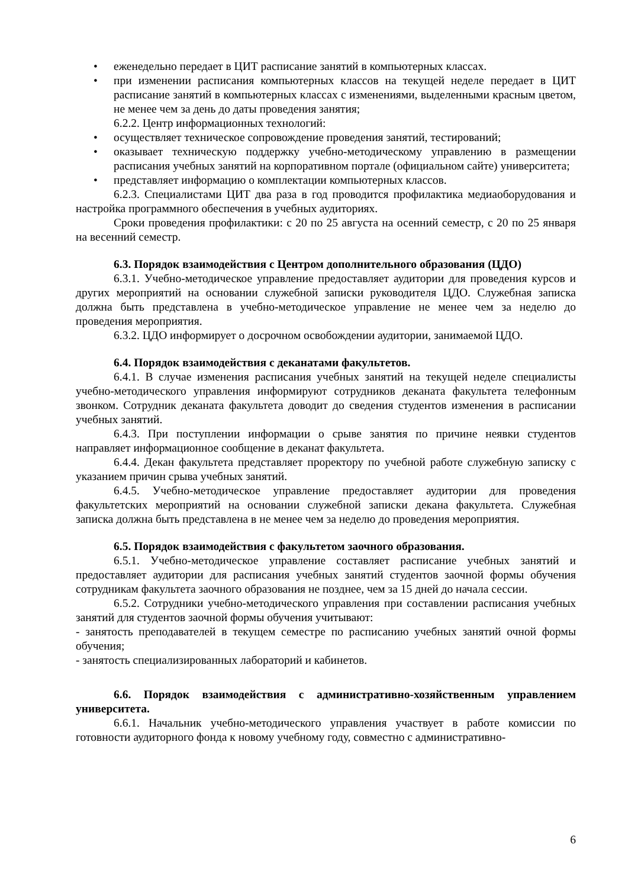• еженедельно передает в ЦИТ расписание занятий в компьютерных классах.
• при изменении расписания компьютерных классов на текущей неделе передает в ЦИТ расписание занятий в компьютерных классах с изменениями, выделенными красным цветом, не менее чем за день до даты проведения занятия;
6.2.2. Центр информационных технологий:
• осуществляет техническое сопровождение проведения занятий, тестирований;
• оказывает техническую поддержку учебно-методическому управлению в размещении расписания учебных занятий на корпоративном портале (официальном сайте) университета;
• представляет информацию о комплектации компьютерных классов.
6.2.3. Специалистами ЦИТ два раза в год проводится профилактика медиаоборудования и настройка программного обеспечения в учебных аудиториях.
Сроки проведения профилактики: с 20 по 25 августа на осенний семестр, с 20 по 25 января на весенний семестр.
6.3. Порядок взаимодействия с Центром дополнительного образования (ЦДО)
6.3.1. Учебно-методическое управление предоставляет аудитории для проведения курсов и других мероприятий на основании служебной записки руководителя ЦДО. Служебная записка должна быть представлена в учебно-методическое управление не менее чем за неделю до проведения мероприятия.
6.3.2. ЦДО информирует о досрочном освобождении аудитории, занимаемой ЦДО.
6.4. Порядок взаимодействия с деканатами факультетов.
6.4.1. В случае изменения расписания учебных занятий на текущей неделе специалисты учебно-методического управления информируют сотрудников деканата факультета телефонным звонком. Сотрудник деканата факультета доводит до сведения студентов изменения в расписании учебных занятий.
6.4.3. При поступлении информации о срыве занятия по причине неявки студентов направляет информационное сообщение в деканат факультета.
6.4.4. Декан факультета представляет проректору по учебной работе служебную записку с указанием причин срыва учебных занятий.
6.4.5. Учебно-методическое управление предоставляет аудитории для проведения факультетских мероприятий на основании служебной записки декана факультета. Служебная записка должна быть представлена в не менее чем за неделю до проведения мероприятия.
6.5. Порядок взаимодействия с факультетом заочного образования.
6.5.1. Учебно-методическое управление составляет расписание учебных занятий и предоставляет аудитории для расписания учебных занятий студентов заочной формы обучения сотрудникам факультета заочного образования не позднее, чем за 15 дней до начала сессии.
6.5.2. Сотрудники учебно-методического управления при составлении расписания учебных занятий для студентов заочной формы обучения учитывают:
- занятость преподавателей в текущем семестре по расписанию учебных занятий очной формы обучения;
- занятость специализированных лабораторий и кабинетов.
6.6. Порядок взаимодействия с административно-хозяйственным управлением университета.
6.6.1. Начальник учебно-методического управления участвует в работе комиссии по готовности аудиторного фонда к новому учебному году, совместно с административно-
6